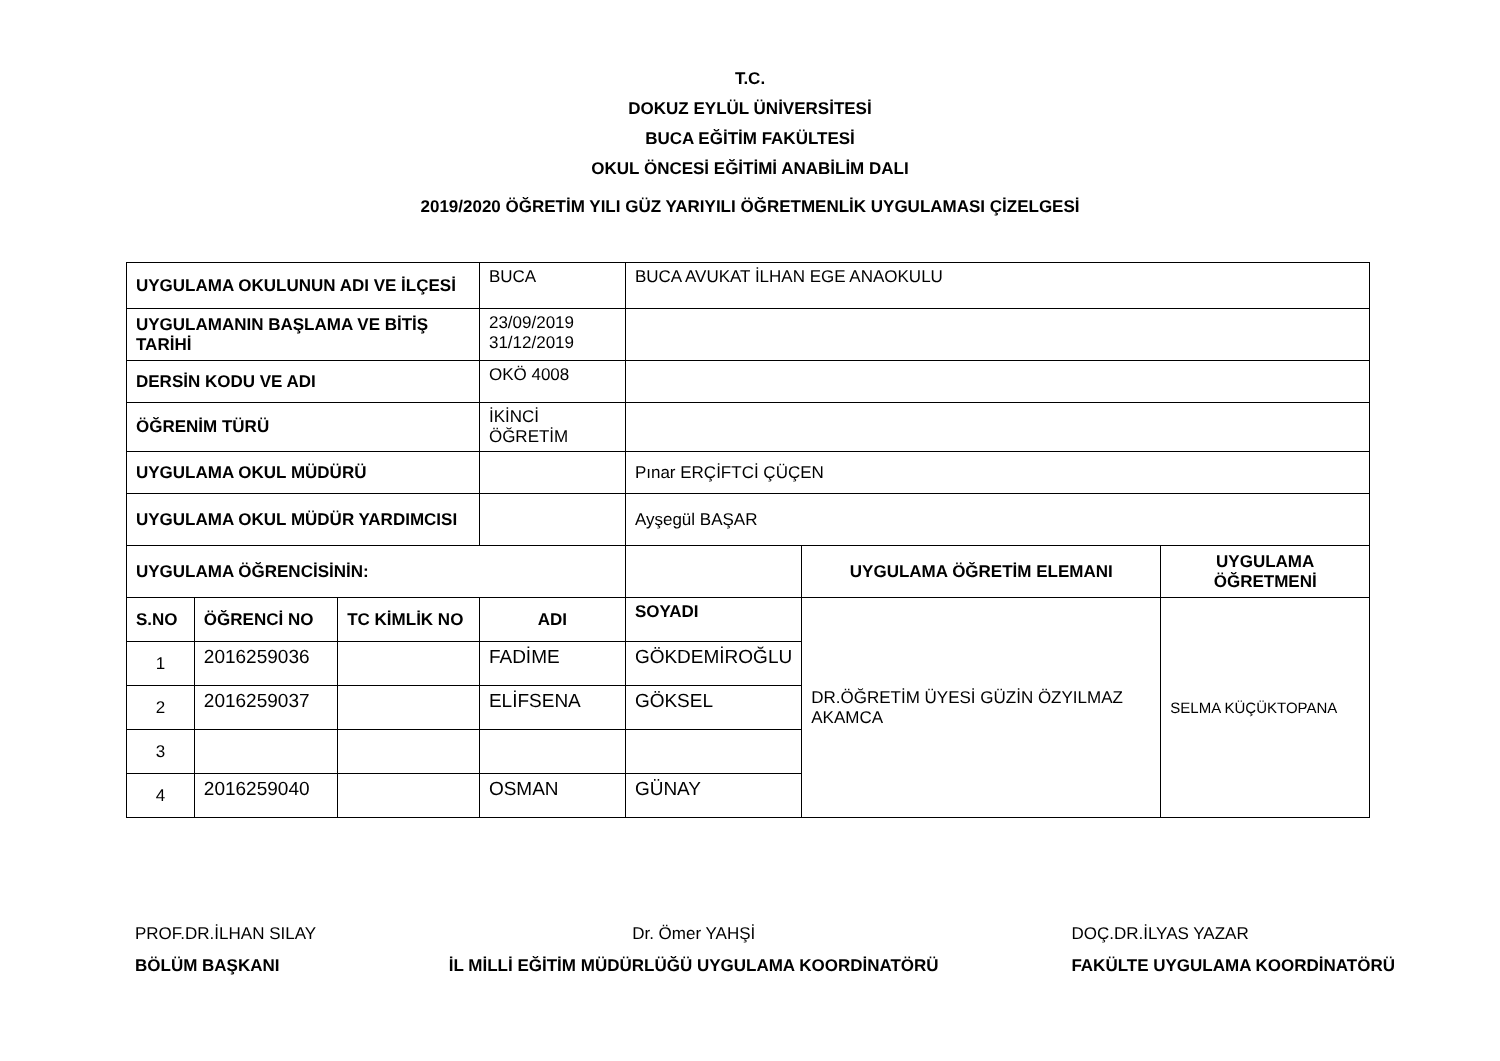T.C.
DOKUZ EYLÜL ÜNİVERSİTESİ
BUCA EĞİTİM FAKÜLTESİ
OKUL ÖNCESİ EĞİTİMİ ANABİLİM DALI
2019/2020 ÖĞRETİM YILI GÜZ YARIYILI ÖĞRETMENLİK UYGULAMASI ÇİZELGESİ
| UYGULAMA OKULUNUN ADI VE İLÇESİ | | | BUCA | BUCA AVUKAT İLHAN EGE ANAOKULU | | |
| UYGULAMANIN BAŞLAMA VE BİTİŞ TARİHİ | | | 23/09/2019 31/12/2019 | | | |
| DERSİN KODU VE ADI | | | OKÖ 4008 | | | |
| ÖĞRENİM TÜRÜ | | | İKİNCİ ÖĞRETİM | | | |
| UYGULAMA OKUL MÜDÜRÜ | | | | Pınar ERÇİFTCİ ÇÜÇEN | | |
| UYGULAMA OKUL MÜDÜR YARDIMCISI | | | | Ayşegül BAŞAR | | |
| UYGULAMA ÖĞRENCİSİNİN: | | | | | UYGULAMA ÖĞRETİM ELEMANI | UYGULAMA ÖĞRETMENİ |
| S.NO | ÖĞRENCİ NO | TC KİMLİK NO | ADI | SOYADI | DR.ÖĞRETİM ÜYESİ GÜZİN ÖZYILMAZ AKAMCA | SELMA KÜÇÜKTOPANA |
| 1 | 2016259036 | | FADİME | GÖKDEMİROĞLU | | |
| 2 | 2016259037 | | ELİFSENA | GÖKSEL | | |
| 3 | | | | | | |
| 4 | 2016259040 | | OSMAN | GÜNAY | | |
PROF.DR.İLHAN SILAY
BÖLÜM BAŞKANI
Dr. Ömer YAHŞİ
İL MİLLİ EĞİTİM MÜDÜRLÜĞÜ UYGULAMA KOORDİNATÖRÜ
DOÇ.DR.İLYAS YAZAR
FAKÜLTE UYGULAMA KOORDİNATÖRÜ